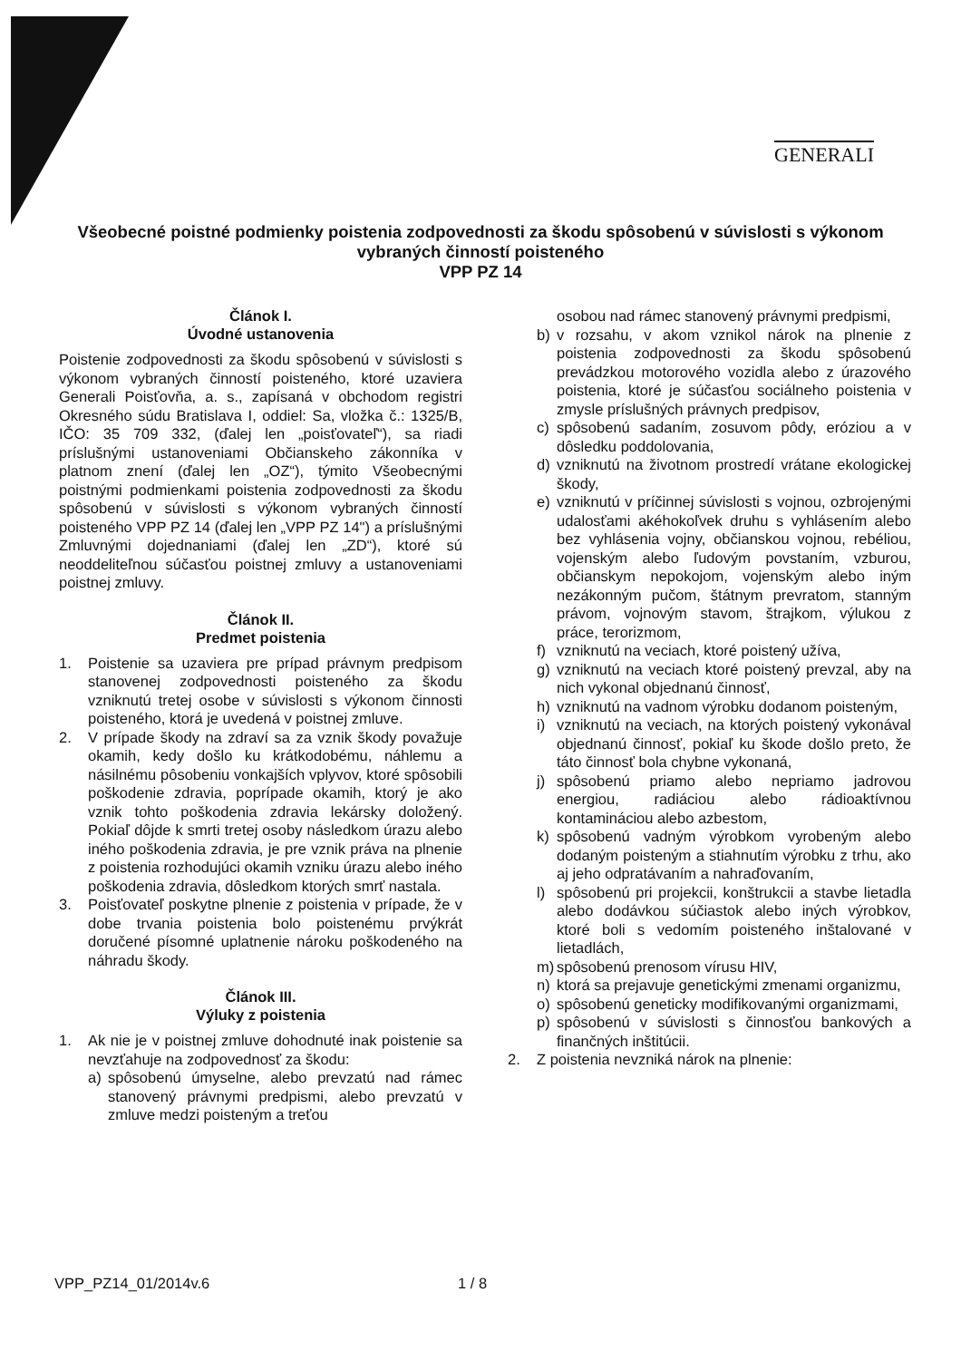GENERALI
Všeobecné poistné podmienky poistenia zodpovednosti za škodu spôsobenú v súvislosti s výkonom vybraných činností poisteného
VPP PZ 14
Článok I.
Úvodné ustanovenia
Poistenie zodpovednosti za škodu spôsobenú v súvislosti s výkonom vybraných činností poisteného, ktoré uzaviera Generali Poisťovňa, a. s., zapísaná v obchodom registri Okresného súdu Bratislava I, oddiel: Sa, vložka č.: 1325/B, IČO: 35 709 332, (ďalej len „poisťovateľ“), sa riadi príslušnými ustanoveniami Občianskeho zákonníka v platnom znení (ďalej len „OZ“), týmito Všeobecnými poistnými podmienkami poistenia zodpovednosti za škodu spôsobenú v súvislosti s výkonom vybraných činností poisteného VPP PZ 14 (ďalej len „VPP PZ 14") a príslušnými Zmluvnými dojednaniami (ďalej len „ZD“), ktoré sú neoddeliteľnou súčasťou poistnej zmluvy a ustanoveniami poistnej zmluvy.
Článok II.
Predmet poistenia
1. Poistenie sa uzaviera pre prípad právnym predpisom stanovenej zodpovednosti poisteného za škodu vzniknutú tretej osobe v súvislosti s výkonom činnosti poisteného, ktorá je uvedená v poistnej zmluve.
2. V prípade škody na zdraví sa za vznik škody považuje okamih, kedy došlo ku krátkodobému, náhlemu a násilnému pôsobeniu vonkajších vplyvov, ktoré spôsobili poškodenie zdravia, poprípade okamih, ktorý je ako vznik tohto poškodenia zdravia lekársky doložený. Pokiaľ dôjde k smrti tretej osoby následkom úrazu alebo iného poškodenia zdravia, je pre vznik práva na plnenie z poistenia rozhodujúci okamih vzniku úrazu alebo iného poškodenia zdravia, dôsledkom ktorých smrť nastala.
3. Poisťovateľ poskytne plnenie z poistenia v prípade, že v dobe trvania poistenia bolo poistenému prvýkrát doručené písomné uplatnenie nároku poškodeného na náhradu škody.
Článok III.
Výluky z poistenia
1. Ak nie je v poistnej zmluve dohodnuté inak poistenie sa nevzťahuje na zodpovednosť za škodu:
a) spôsobenú úmyselne, alebo prevzatú nad rámec stanovený právnymi predpismi, alebo prevzatú v zmluve medzi poisteným a treťou
osobou nad rámec stanovený právnymi predpismi,
b) v rozsahu, v akom vznikol nárok na plnenie z poistenia zodpovednosti za škodu spôsobenú prevádzkou motorového vozidla alebo z úrazového poistenia, ktoré je súčasťou sociálneho poistenia v zmysle príslušných právnych predpisov,
c) spôsobenú sadaním, zosuvom pôdy, eróziou a v dôsledku poddolovania,
d) vzniknutú na životnom prostredí vrátane ekologickej škody,
e) vzniknutú v príčinnej súvislosti s vojnou, ozbrojenými udalosťami akéhokoľvek druhu s vyhlásením alebo bez vyhlásenia vojny, občianskou vojnou, rebéliou, vojenským alebo ľudovým povstaním, vzburou, občianskym nepokojom, vojenským alebo iným nezákonným pučom, štátnym prevratom, stanným právom, vojnovým stavom, štrajkom, výlukou z práce, terorizmom,
f) vzniknutú na veciach, ktoré poistený užíva,
g) vzniknutú na veciach ktoré poistený prevzal, aby na nich vykonal objednanú činnosť,
h) vzniknutú na vadnom výrobku dodanom poisteným,
i) vzniknutú na veciach, na ktorých poistený vykonával objednanú činnosť, pokiaľ ku škode došlo preto, že táto činnosť bola chybne vykonaná,
j) spôsobenú priamo alebo nepriamo jadrovou energiou, radiáciou alebo rádioaktívnou kontamináciou alebo azbestom,
k) spôsobenú vadným výrobkom vyrobeným alebo dodaným poisteným a stiahnutím výrobku z trhu, ako aj jeho odpratávaním a nahraďovaním,
l) spôsobenú pri projekcii, konštrukcii a stavbe lietadla alebo dodávkou súčiastok alebo iných výrobkov, ktoré boli s vedomím poisteného inštalované v lietadlách,
m) spôsobenú prenosom vírusu HIV,
n) ktorá sa prejavuje genetickými zmenami organizmu,
o) spôsobenú geneticky modifikovanými organizmami,
p) spôsobenú v súvislosti s činnosťou bankových a finančných inštitúcii.
2. Z poistenia nevzniká nárok na plnenie:
VPP_PZ14_01/2014v.6 1 / 8